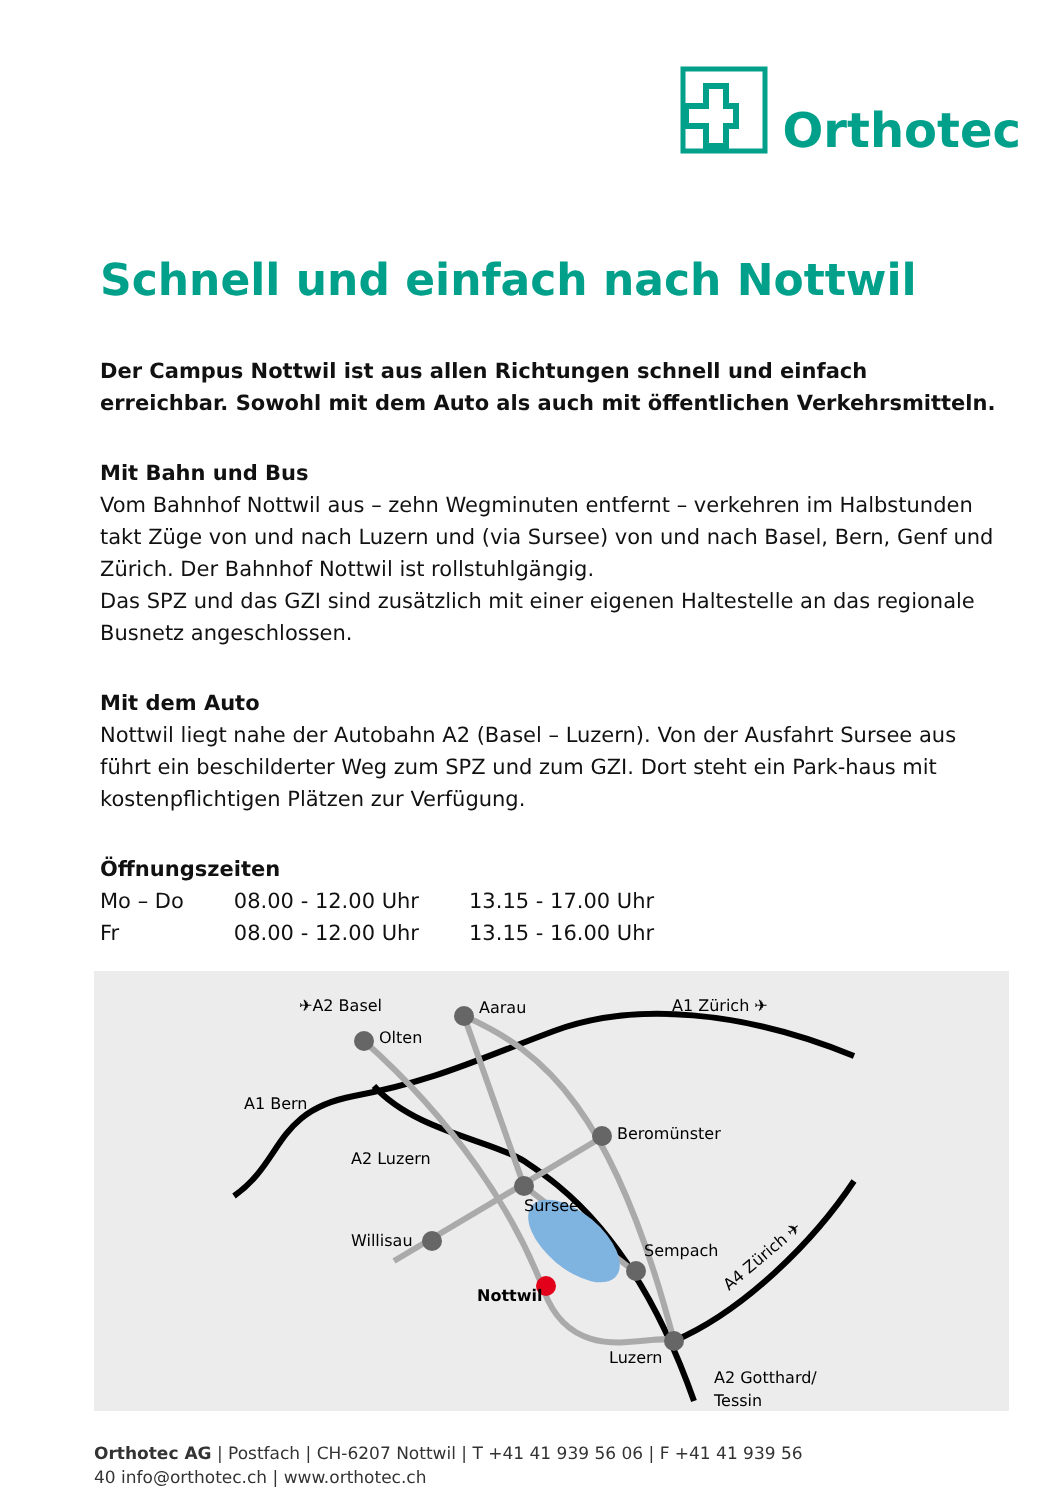Orthotec
Schnell und einfach nach Nottwil
Der Campus Nottwil ist aus allen Richtungen schnell und einfach erreichbar. Sowohl mit dem Auto als auch mit öffentlichen Verkehrsmitteln.
Mit Bahn und Bus
Vom Bahnhof Nottwil aus – zehn Wegminuten entfernt – verkehren im Halbstunden takt Züge von und nach Luzern und (via Sursee) von und nach Basel, Bern, Genf und Zürich. Der Bahnhof Nottwil ist rollstuhlgängig.
Das SPZ und das GZI sind zusätzlich mit einer eigenen Haltestelle an das regionale Busnetz angeschlossen.
Mit dem Auto
Nottwil liegt nahe der Autobahn A2 (Basel – Luzern). Von der Ausfahrt Sursee aus führt ein beschilderter Weg zum SPZ und zum GZI. Dort steht ein Park-haus mit kostenpflichtigen Plätzen zur Verfügung.
Öffnungszeiten
| Mo – Do | 08.00 - 12.00 Uhr | 13.15 - 17.00 Uhr |
| Fr | 08.00 - 12.00 Uhr | 13.15 - 16.00 Uhr |
✈A2 Basel
Aarau
A1 Zürich ✈
Olten
A1 Bern
Beromünster
A2 Luzern
Sursee
Willisau
Sempach
Nottwil
Luzern
A2 Gotthard/
Tessin
A4 Zürich ✈
Orthotec AG | Postfach | CH-6207 Nottwil | T +41 41 939 56 06 | F +41 41 939 56
40 info@orthotec.ch | www.orthotec.ch